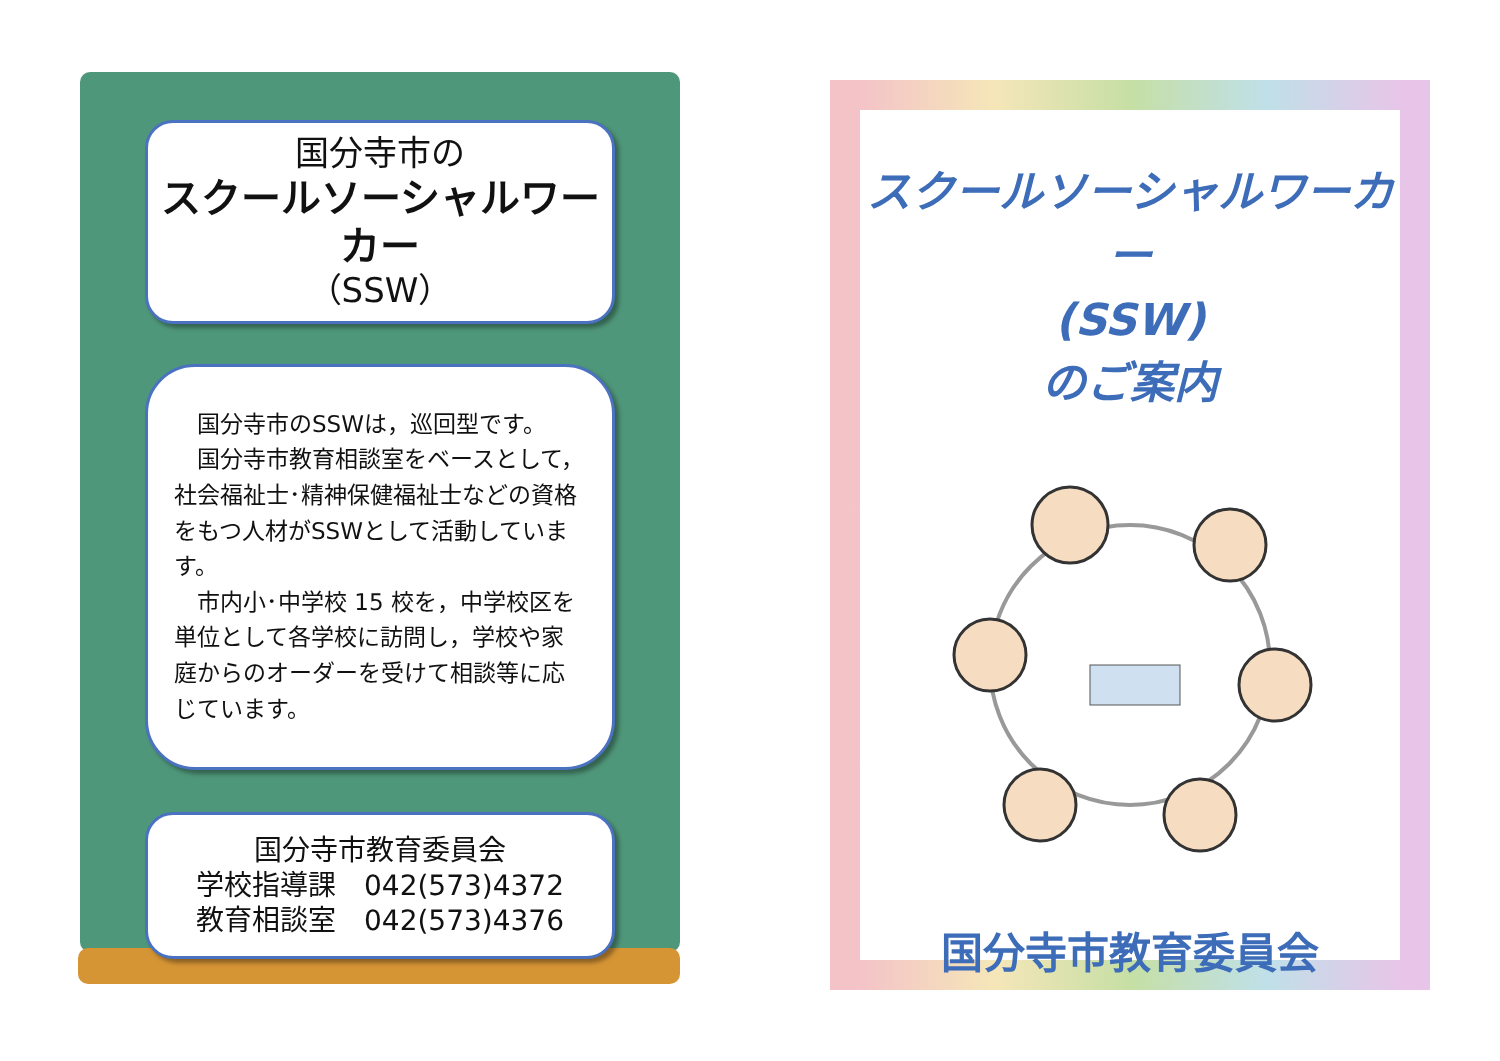国分寺市の
スクールソーシャルワーカー
（SSW）
　国分寺市のSSWは，巡回型です。
　国分寺市教育相談室をベースとして，社会福祉士･精神保健福祉士などの資格をもつ人材がSSWとして活動しています。
　市内小･中学校 15 校を，中学校区を単位として各学校に訪問し，学校や家庭からのオーダーを受けて相談等に応じています。
国分寺市教育委員会
学校指導課　042(573)4372
教育相談室　042(573)4376
スクールソーシャルワーカー
(SSW)
のご案内
国分寺市教育委員会